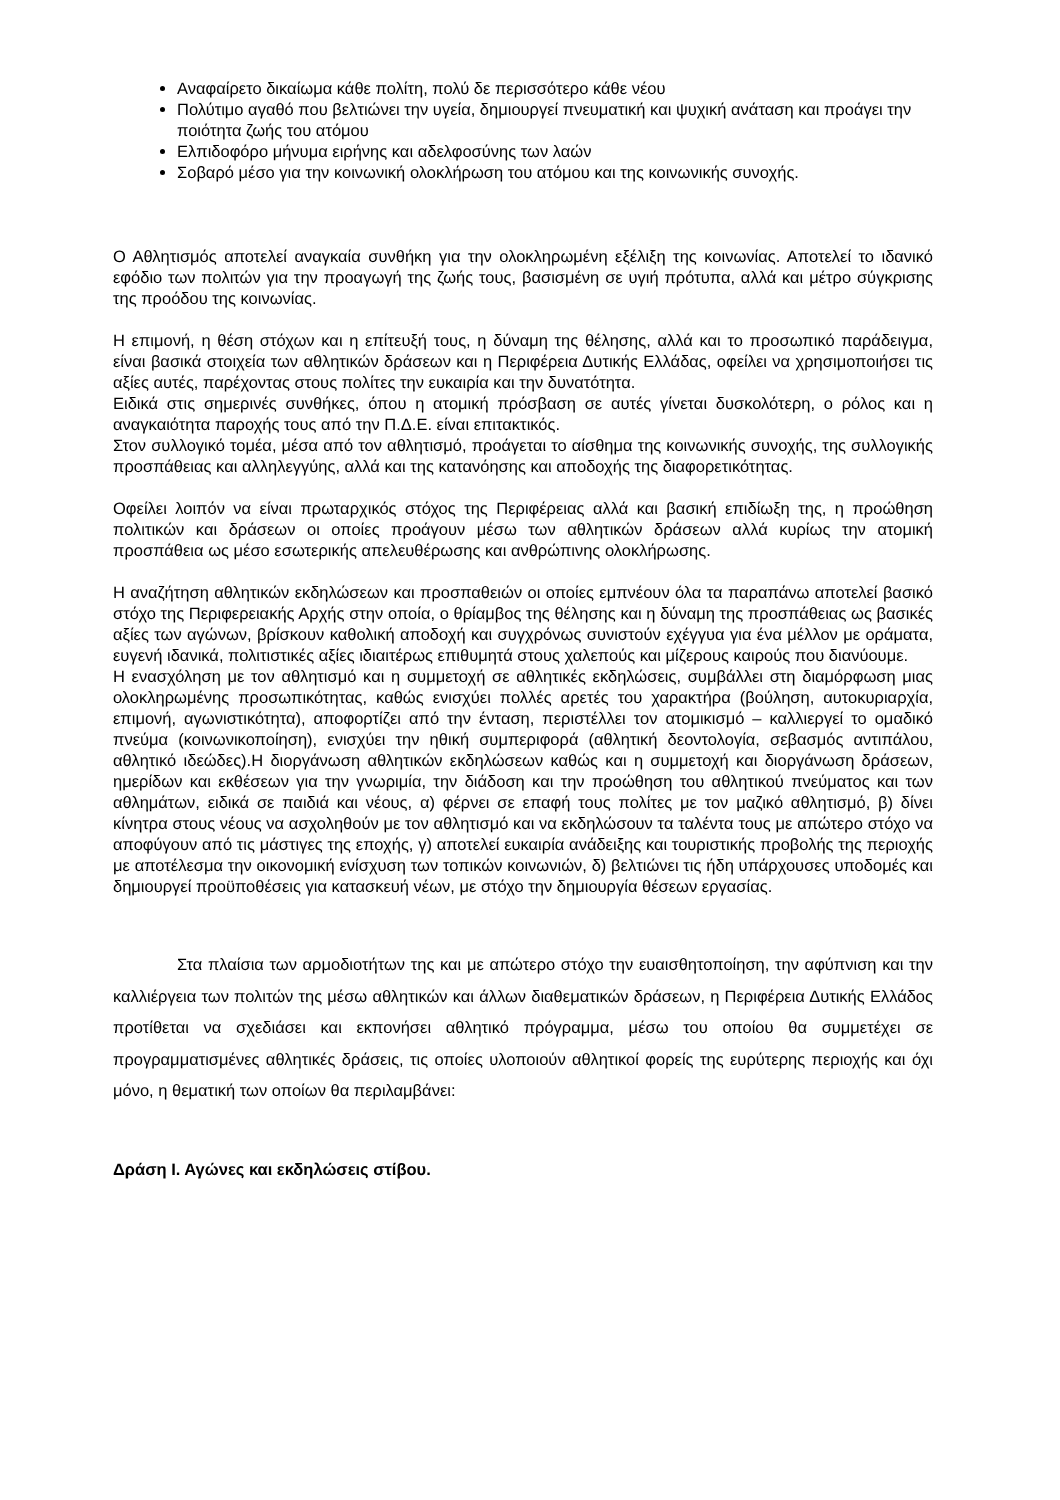Αναφαίρετο δικαίωμα κάθε πολίτη, πολύ δε περισσότερο κάθε νέου
Πολύτιμο αγαθό που βελτιώνει την υγεία, δημιουργεί πνευματική και ψυχική ανάταση και προάγει την ποιότητα ζωής του ατόμου
Ελπιδοφόρο μήνυμα ειρήνης και αδελφοσύνης των λαών
Σοβαρό μέσο για την κοινωνική ολοκλήρωση του ατόμου και της κοινωνικής συνοχής.
Ο Αθλητισμός αποτελεί αναγκαία συνθήκη για την ολοκληρωμένη εξέλιξη της κοινωνίας. Αποτελεί το ιδανικό εφόδιο των πολιτών για την προαγωγή της ζωής τους, βασισμένη σε υγιή πρότυπα, αλλά και μέτρο σύγκρισης της προόδου της κοινωνίας.
Η επιμονή, η θέση στόχων και η επίτευξή τους, η δύναμη της θέλησης, αλλά και το προσωπικό παράδειγμα, είναι βασικά στοιχεία των αθλητικών δράσεων και η Περιφέρεια Δυτικής Ελλάδας, οφείλει να χρησιμοποιήσει τις αξίες αυτές, παρέχοντας στους πολίτες την ευκαιρία και την δυνατότητα.
Ειδικά στις σημερινές συνθήκες, όπου η ατομική πρόσβαση σε αυτές γίνεται δυσκολότερη, ο ρόλος και η αναγκαιότητα παροχής τους από την Π.Δ.Ε. είναι επιτακτικός.
Στον συλλογικό τομέα, μέσα από τον αθλητισμό, προάγεται το αίσθημα της κοινωνικής συνοχής, της συλλογικής προσπάθειας και αλληλεγγύης, αλλά και της κατανόησης και αποδοχής της διαφορετικότητας.
Οφείλει λοιπόν να είναι πρωταρχικός στόχος της Περιφέρειας αλλά και βασική επιδίωξη της, η προώθηση πολιτικών και δράσεων οι οποίες προάγουν μέσω των αθλητικών δράσεων αλλά κυρίως την ατομική προσπάθεια ως μέσο εσωτερικής απελευθέρωσης και ανθρώπινης ολοκλήρωσης.
Η αναζήτηση αθλητικών εκδηλώσεων και προσπαθειών οι οποίες εμπνέουν όλα τα παραπάνω αποτελεί βασικό στόχο της Περιφερειακής Αρχής στην οποία, ο θρίαμβος της θέλησης και η δύναμη της προσπάθειας ως βασικές αξίες των αγώνων, βρίσκουν καθολική αποδοχή και συγχρόνως συνιστούν εχέγγυα για ένα μέλλον με οράματα, ευγενή ιδανικά, πολιτιστικές αξίες ιδιαιτέρως επιθυμητά στους χαλεπούς και μίζερους καιρούς που διανύουμε.
Η ενασχόληση με τον αθλητισμό και η συμμετοχή σε αθλητικές εκδηλώσεις, συμβάλλει στη διαμόρφωση μιας ολοκληρωμένης προσωπικότητας, καθώς ενισχύει πολλές αρετές του χαρακτήρα (βούληση, αυτοκυριαρχία, επιμονή, αγωνιστικότητα), αποφορτίζει από την ένταση, περιστέλλει τον ατομικισμό – καλλιεργεί το ομαδικό πνεύμα (κοινωνικοποίηση), ενισχύει την ηθική συμπεριφορά (αθλητική δεοντολογία, σεβασμός αντιπάλου, αθλητικό ιδεώδες).Η διοργάνωση αθλητικών εκδηλώσεων καθώς και η συμμετοχή και διοργάνωση δράσεων, ημερίδων και εκθέσεων για την γνωριμία, την διάδοση και την προώθηση του αθλητικού πνεύματος και των αθλημάτων, ειδικά σε παιδιά και νέους, α) φέρνει σε επαφή τους πολίτες με τον μαζικό αθλητισμό, β) δίνει κίνητρα στους νέους να ασχοληθούν με τον αθλητισμό και να εκδηλώσουν τα ταλέντα τους με απώτερο στόχο να αποφύγουν από τις μάστιγες της εποχής, γ) αποτελεί ευκαιρία ανάδειξης και τουριστικής προβολής της περιοχής με αποτέλεσμα την οικονομική ενίσχυση των τοπικών κοινωνιών, δ) βελτιώνει τις ήδη υπάρχουσες υποδομές και δημιουργεί προϋποθέσεις για κατασκευή νέων, με στόχο την δημιουργία θέσεων εργασίας.
Στα πλαίσια των αρμοδιοτήτων της και με απώτερο στόχο την ευαισθητοποίηση, την αφύπνιση και την καλλιέργεια των πολιτών της μέσω αθλητικών και άλλων διαθεματικών δράσεων, η Περιφέρεια Δυτικής Ελλάδος προτίθεται να σχεδιάσει και εκπονήσει αθλητικό πρόγραμμα, μέσω του οποίου θα συμμετέχει σε προγραμματισμένες αθλητικές δράσεις, τις οποίες υλοποιούν αθλητικοί φορείς της ευρύτερης περιοχής και όχι μόνο, η θεματική των οποίων θα περιλαμβάνει:
Δράση Ι. Αγώνες και εκδηλώσεις στίβου.